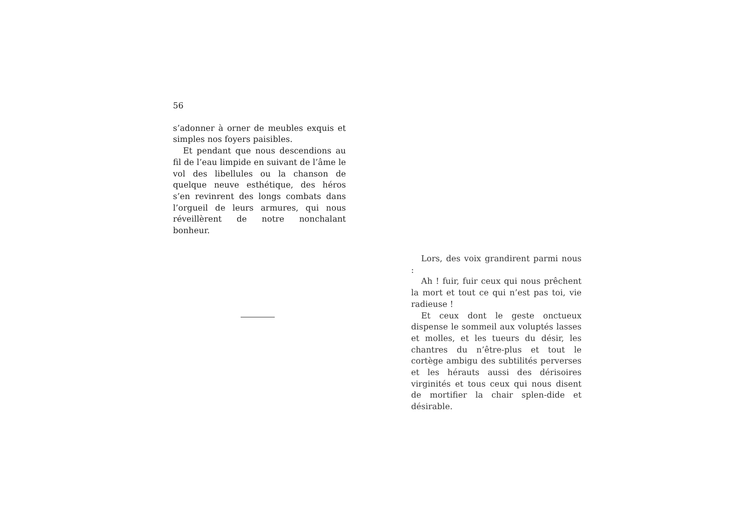56
s’adonner à orner de meubles exquis et simples nos foyers paisibles.
Et pendant que nous descendions au fil de l’eau limpide en suivant de l’âme le vol des libellules ou la chanson de quelque neuve esthétique, des héros s’en revinrent des longs combats dans l’orgueil de leurs armures, qui nous réveillèrent de notre nonchalant bonheur.
Lors, des voix grandirent parmi nous :
Ah ! fuir, fuir ceux qui nous prêchent la mort et tout ce qui n’est pas toi, vie radieuse !
Et ceux dont le geste onctueux dispense le sommeil aux voluptés lasses et molles, et les tueurs du désir, les chantres du n’être-plus et tout le cortège ambigu des subtilités perverses et les hérauts aussi des dérisoires virginités et tous ceux qui nous disent de mortifier la chair splen-dide et désirable.